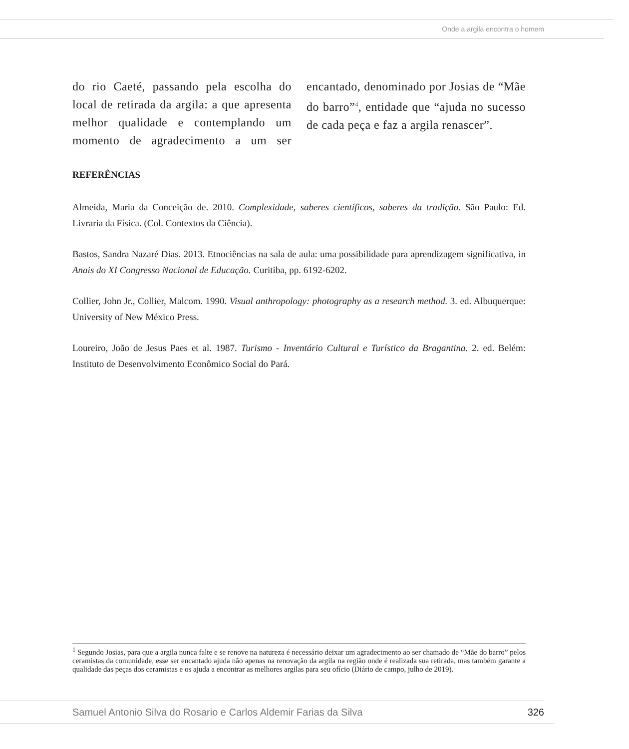Onde a argila encontra o homem
do rio Caeté, passando pela escolha do local de retirada da argila: a que apresenta melhor qualidade e contemplando um momento de agradecimento a um ser encantado, denominado por Josias de “Mãe do barro”<sup>4</sup>, entidade que “ajuda no sucesso de cada peça e faz a argila renascer”.
REFERÊNCIAS
Almeida, Maria da Conceição de. 2010. Complexidade, saberes científicos, saberes da tradição. São Paulo: Ed. Livraria da Física. (Col. Contextos da Ciência).
Bastos, Sandra Nazaré Dias. 2013. Etnociências na sala de aula: uma possibilidade para aprendizagem significativa, in Anais do XI Congresso Nacional de Educação. Curitiba, pp. 6192-6202.
Collier, John Jr., Collier, Malcom. 1990. Visual anthropology: photography as a research method. 3. ed. Albuquerque: University of New México Press.
Loureiro, João de Jesus Paes et al. 1987. Turismo - Inventário Cultural e Turístico da Bragantina. 2. ed. Belém: Instituto de Desenvolvimento Econômico Social do Pará.
<sup>1</sup> Segundo Josias, para que a argila nunca falte e se renove na natureza é necessário deixar um agradecimento ao ser chamado de “Mãe do barro” pelos ceramistas da comunidade, esse ser encantado ajuda não apenas na renovação da argila na região onde é realizada sua retirada, mas também garante a qualidade das peças dos ceramistas e os ajuda a encontrar as melhores argilas para seu ofício (Diário de campo, julho de 2019).
Samuel Antonio Silva do Rosario e Carlos Aldemir Farias da Silva 326